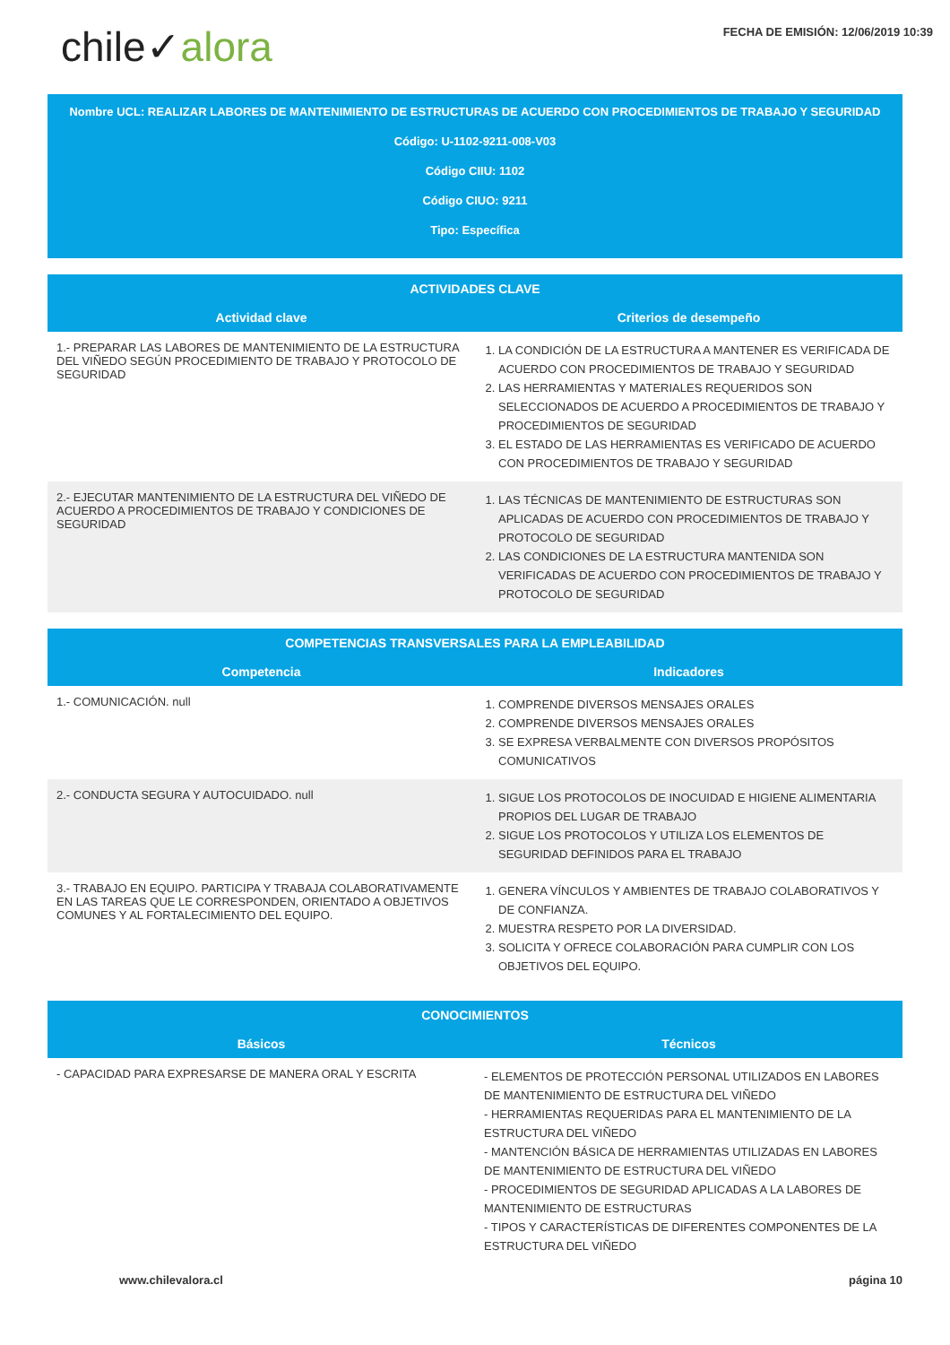chile✓alora
FECHA DE EMISIÓN: 12/06/2019 10:39
Nombre UCL: REALIZAR LABORES DE MANTENIMIENTO DE ESTRUCTURAS DE ACUERDO CON PROCEDIMIENTOS DE TRABAJO Y SEGURIDAD
Código: U-1102-9211-008-V03
Código CIIU: 1102
Código CIUO: 9211
Tipo: Específica
| ACTIVIDADES CLAVE | |
| --- | --- |
| Actividad clave | Criterios de desempeño |
| 1.- PREPARAR LAS LABORES DE MANTENIMIENTO DE LA ESTRUCTURA DEL VIÑEDO SEGÚN PROCEDIMIENTO DE TRABAJO Y PROTOCOLO DE SEGURIDAD | 1. LA CONDICIÓN DE LA ESTRUCTURA A MANTENER ES VERIFICADA DE ACUERDO CON PROCEDIMIENTOS DE TRABAJO Y SEGURIDAD 2. LAS HERRAMIENTAS Y MATERIALES REQUERIDOS SON SELECCIONADOS DE ACUERDO A PROCEDIMIENTOS DE TRABAJO Y PROCEDIMIENTOS DE SEGURIDAD 3. EL ESTADO DE LAS HERRAMIENTAS ES VERIFICADO DE ACUERDO CON PROCEDIMIENTOS DE TRABAJO Y SEGURIDAD |
| 2.- EJECUTAR MANTENIMIENTO DE LA ESTRUCTURA DEL VIÑEDO DE ACUERDO A PROCEDIMIENTOS DE TRABAJO Y CONDICIONES DE SEGURIDAD | 1. LAS TÉCNICAS DE MANTENIMIENTO DE ESTRUCTURAS SON APLICADAS DE ACUERDO CON PROCEDIMIENTOS DE TRABAJO Y PROTOCOLO DE SEGURIDAD 2. LAS CONDICIONES DE LA ESTRUCTURA MANTENIDA SON VERIFICADAS DE ACUERDO CON PROCEDIMIENTOS DE TRABAJO Y PROTOCOLO DE SEGURIDAD |
| COMPETENCIAS TRANSVERSALES PARA LA EMPLEABILIDAD | |
| --- | --- |
| Competencia | Indicadores |
| 1.- COMUNICACIÓN. null | 1. COMPRENDE DIVERSOS MENSAJES ORALES 2. COMPRENDE DIVERSOS MENSAJES ORALES 3. SE EXPRESA VERBALMENTE CON DIVERSOS PROPÓSITOS COMUNICATIVOS |
| 2.- CONDUCTA SEGURA Y AUTOCUIDADO. null | 1. SIGUE LOS PROTOCOLOS DE INOCUIDAD E HIGIENE ALIMENTARIA PROPIOS DEL LUGAR DE TRABAJO 2. SIGUE LOS PROTOCOLOS Y UTILIZA LOS ELEMENTOS DE SEGURIDAD DEFINIDOS PARA EL TRABAJO |
| 3.- TRABAJO EN EQUIPO. PARTICIPA Y TRABAJA COLABORATIVAMENTE EN LAS TAREAS QUE LE CORRESPONDEN, ORIENTADO A OBJETIVOS COMUNES Y AL FORTALECIMIENTO DEL EQUIPO. | 1. GENERA VÍNCULOS Y AMBIENTES DE TRABAJO COLABORATIVOS Y DE CONFIANZA. 2. MUESTRA RESPETO POR LA DIVERSIDAD. 3. SOLICITA Y OFRECE COLABORACIÓN PARA CUMPLIR CON LOS OBJETIVOS DEL EQUIPO. |
| CONOCIMIENTOS | |
| --- | --- |
| Básicos | Técnicos |
| - CAPACIDAD PARA EXPRESARSE DE MANERA ORAL Y ESCRITA | - ELEMENTOS DE PROTECCIÓN PERSONAL UTILIZADOS EN LABORES DE MANTENIMIENTO DE ESTRUCTURA DEL VIÑEDO - HERRAMIENTAS REQUERIDAS PARA EL MANTENIMIENTO DE LA ESTRUCTURA DEL VIÑEDO - MANTENCIÓN BÁSICA DE HERRAMIENTAS UTILIZADAS EN LABORES DE MANTENIMIENTO DE ESTRUCTURA DEL VIÑEDO - PROCEDIMIENTOS DE SEGURIDAD APLICADAS A LA LABORES DE MANTENIMIENTO DE ESTRUCTURAS - TIPOS Y CARACTERÍSTICAS DE DIFERENTES COMPONENTES DE LA ESTRUCTURA DEL VIÑEDO |
www.chilevalora.cl página 10